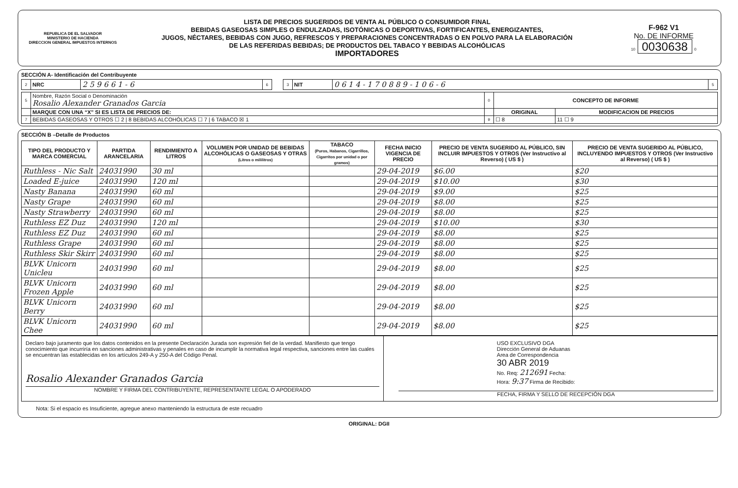REPUBLICA DE EL SALVADOR
MINISTERIO DE HACIENDA
DIRECCION GENERAL IMPUESTOS INTERNOS
LISTA DE PRECIOS SUGERIDOS DE VENTA AL PÚBLICO O CONSUMIDOR FINAL
BEBIDAS GASEOSAS SIMPLES O ENDULZADAS, ISOTÓNICAS O DEPORTIVAS, FORTIFICANTES, ENERGIZANTES,
JUGOS, NÉCTARES, BEBIDAS CON JUGO, REFRESCOS Y PREPARACIONES CONCENTRADAS O EN POLVO PARA LA ELABORACIÓN
DE LAS REFERIDAS BEBIDAS; DE PRODUCTOS DEL TABACO Y BEBIDAS ALCOHÓLICAS
IMPORTADORES
F-962 V1
No. DE INFORME
10 0030638 0
SECCIÓN A- Identificación del Contribuyente
| 2 | NRC | 2 5 9 6 6 1 - 6 | 6 | | 3 | NIT | 0 6 1 4 - 1 7 0 8 8 9 - 1 0 6 - 6 | 5 |
| 5 | Nombre, Razón Social o Denominación Rosalio Alexander Granados Garcia | 0 | CONCEPTO DE INFORME | |
| | MARQUE CON UNA “X” SI ES LISTA DE PRECIOS DE: | | ORIGINAL | MODIFICACION DE PRECIOS |
| 7 | BEBIDAS GASEOSAS Y OTROS ☐ 2 / 8 BEBIDAS ALCOHÓLICAS ☐ 7 / 6 TABACO ☒ 1 | 9 | ☐ 8 | 11 ☐ 9 |
SECCIÓN B –Detalle de Productos
| TIPO DEL PRODUCTO Y MARCA COMERCIAL | PARTIDA ARANCELARIA | RENDIMIENTO A LITROS | VOLUMEN POR UNIDAD DE BEBIDAS ALCOHÓLICAS O GASEOSAS Y OTRAS (Litros o mililitros) | TABACO (Puros, Habanos, Cigarrillos, Cigarritos por unidad o por gramos) | FECHA INICIO VIGENCIA DE PRECIO | PRECIO DE VENTA SUGERIDO AL PÚBLICO, SIN INCLUIR IMPUESTOS Y OTROS (Ver Instructivo al Reverso) ( US $ ) | PRECIO DE VENTA SUGERIDO AL PÚBLICO, INCLUYENDO IMPUESTOS Y OTROS (Ver Instructivo al Reverso) ( US $ ) |
| --- | --- | --- | --- | --- | --- | --- | --- |
| Ruthless - Nic Salt | 24031990 | 30 ml | | | 29-04-2019 | $6.00 | $20 |
| Loaded E-juice | 24031990 | 120 ml | | | 29-04-2019 | $10.00 | $30 |
| Nasty Banana | 24031990 | 60 ml | | | 29-04-2019 | $9.00 | $25 |
| Nasty Grape | 24031990 | 60 ml | | | 29-04-2019 | $8.00 | $25 |
| Nasty Strawberry | 24031990 | 60 ml | | | 29-04-2019 | $8.00 | $25 |
| Ruthless EZ Duz | 24031990 | 120 ml | | | 29-04-2019 | $10.00 | $30 |
| Ruthless EZ Duz | 24031990 | 60 ml | | | 29-04-2019 | $8.00 | $25 |
| Ruthless Grape | 24031990 | 60 ml | | | 29-04-2019 | $8.00 | $25 |
| Ruthless Skir Skirr | 24031990 | 60 ml | | | 29-04-2019 | $8.00 | $25 |
| BLVK Unicorn Unicleu | 24031990 | 60 ml | | | 29-04-2019 | $8.00 | $25 |
| BLVK Unicorn Frozen Apple | 24031990 | 60 ml | | | 29-04-2019 | $8.00 | $25 |
| BLVK Unicorn Berry | 24031990 | 60 ml | | | 29-04-2019 | $8.00 | $25 |
| BLVK Unicorn Chee | 24031990 | 60 ml | | | 29-04-2019 | $8.00 | $25 |
| Declaro bajo juramento que los datos contenidos en la presente Declaración Jurada son expresión fiel de la verdad. Manifiesto que tengo conocimiento que incurriría en sanciones administrativas y penales en caso de incumplir la normativa legal respectiva, sanciones entre las cuales se encuentran las establecidas en los artículos 249-A y 250-A del Código Penal. Rosalio Alexander Granados Garcia NOMBRE Y FIRMA DEL CONTRIBUYENTE, REPRESENTANTE LEGAL O APODERADO | USO EXCLUSIVO DGA Dirección General de Aduanas Area de Correspondencia 30 ABR 2019 No. Req: 212691 Fecha: Hora: 9:37 Firma de Recibido: FECHA, FIRMA Y SELLO DE RECEPCIÓN DGA |
Nota: Si el espacio es Insuficiente, agregue anexo manteniendo la estructura de este recuadro
ORIGINAL: DGII